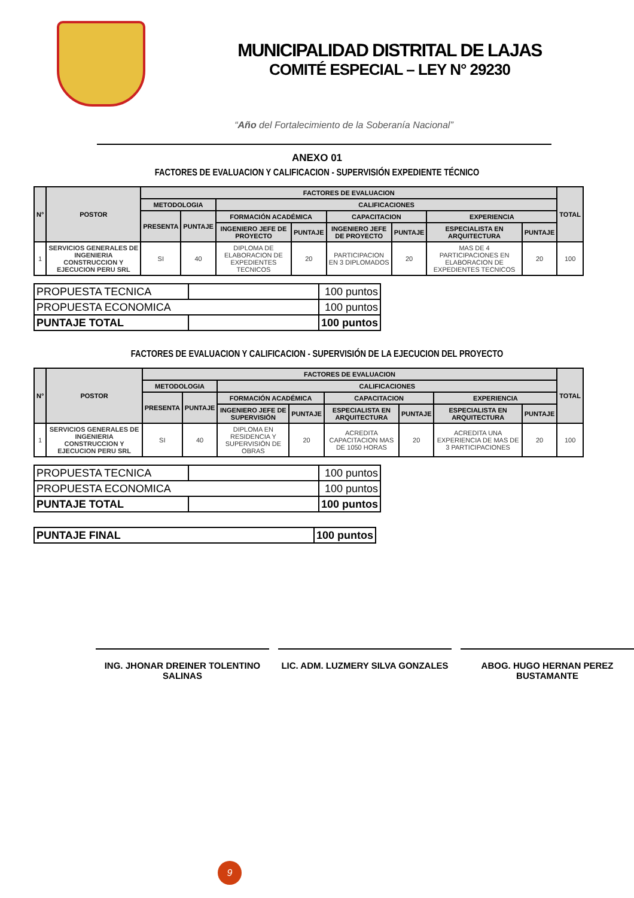MUNICIPALIDAD DISTRITAL DE LAJAS
COMITÉ ESPECIAL – LEY N° 29230
“Año del Fortalecimiento de la Soberanía Nacional”
ANEXO 01
FACTORES DE EVALUACION Y CALIFICACION - SUPERVISIÓN EXPEDIENTE TÉCNICO
| N° | POSTOR | FACTORES DE EVALUACION | | | | | | | | TOTAL |
| --- | --- | --- | --- | --- | --- | --- | --- | --- | --- | --- |
| | | METODOLOGIA | | CALIFICACIONES | | | | | | |
| | | PRESENTA | PUNTAJE | FORMACIÓN ACADÉMICA | | CAPACITACION | | EXPERIENCIA | | |
| | | | | INGENIERO JEFE DE PROYECTO | PUNTAJE | INGENIERO JEFE DE PROYECTO | PUNTAJE | ESPECIALISTA EN ARQUITECTURA | PUNTAJE | |
| 1 | SERVICIOS GENERALES DE INGENIERIA CONSTRUCCION Y EJECUCION PERU SRL | SI | 40 | DIPLOMA DE ELABORACION DE EXPEDIENTES TECNICOS | 20 | PARTICIPACION EN 3 DIPLOMADOS | 20 | MAS DE 4 PARTICIPACIONES EN ELABORACION DE EXPEDIENTES TECNICOS | 20 | 100 |
| PROPUESTA TECNICA | | 100 puntos |
| PROPUESTA ECONOMICA | | 100 puntos |
| PUNTAJE TOTAL | | 100 puntos |
FACTORES DE EVALUACION Y CALIFICACION - SUPERVISIÓN DE LA EJECUCION DEL PROYECTO
| N° | POSTOR | FACTORES DE EVALUACION | | | | | | | | TOTAL |
| --- | --- | --- | --- | --- | --- | --- | --- | --- | --- | --- |
| | | METODOLOGIA | | CALIFICACIONES | | | | | | |
| | | PRESENTA | PUNTAJE | FORMACIÓN ACADÉMICA | | CAPACITACION | | EXPERIENCIA | | |
| | | | | INGENIERO JEFE DE SUPERVISIÓN | PUNTAJE | ESPECIALISTA EN ARQUITECTURA | PUNTAJE | ESPECIALISTA EN ARQUITECTURA | PUNTAJE | |
| 1 | SERVICIOS GENERALES DE INGENIERIA CONSTRUCCION Y EJECUCION PERU SRL | SI | 40 | DIPLOMA EN RESIDENCIA Y SUPERVISIÓN DE OBRAS | 20 | ACREDITA CAPACITACION MAS DE 1050 HORAS | 20 | ACREDITA UNA EXPERIENCIA DE MAS DE 3 PARTICIPACIONES | 20 | 100 |
| PROPUESTA TECNICA | | 100 puntos |
| PROPUESTA ECONOMICA | | 100 puntos |
| PUNTAJE TOTAL | | 100 puntos |
| PUNTAJE FINAL | 100 puntos |
ING. JHONAR DREINER TOLENTINO SALINAS
LIC. ADM. LUZMERY SILVA GONZALES ABOG. HUGO HERNAN PEREZ BUSTAMANTE
9